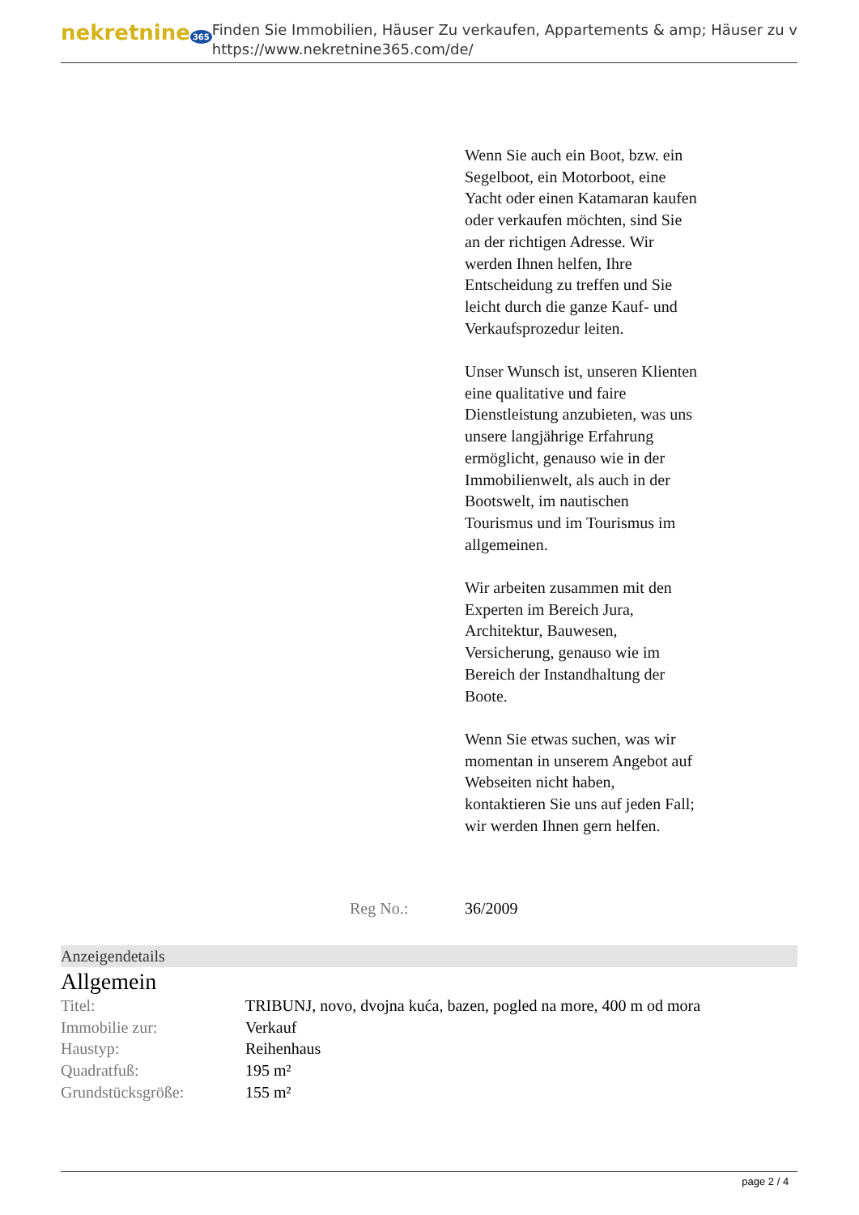nekretnine 365
Finden Sie Immobilien, Häuser Zu verkaufen, Appartements & amp; Häuser zu v
https://www.nekretnine365.com/de/
Wenn Sie auch ein Boot, bzw. ein Segelboot, ein Motorboot, eine Yacht oder einen Katamaran kaufen oder verkaufen möchten, sind Sie an der richtigen Adresse. Wir werden Ihnen helfen, Ihre Entscheidung zu treffen und Sie leicht durch die ganze Kauf- und Verkaufsprozedur leiten.
Unser Wunsch ist, unseren Klienten eine qualitative und faire Dienstleistung anzubieten, was uns unsere langjährige Erfahrung ermöglicht, genauso wie in der Immobilienwelt, als auch in der Bootswelt, im nautischen Tourismus und im Tourismus im allgemeinen.
Wir arbeiten zusammen mit den Experten im Bereich Jura, Architektur, Bauwesen, Versicherung, genauso wie im Bereich der Instandhaltung der Boote.
Wenn Sie etwas suchen, was wir momentan in unserem Angebot auf Webseiten nicht haben, kontaktieren Sie uns auf jeden Fall; wir werden Ihnen gern helfen.
Reg No.: 36/2009
Anzeigendetails
Allgemein
| Titel: | TRIBUNJ, novo, dvojna kuća, bazen, pogled na more, 400 m od mora |
| Immobilie zur: | Verkauf |
| Haustyp: | Reihenhaus |
| Quadratfuß: | 195 m² |
| Grundstücksgröße: | 155 m² |
page 2 / 4